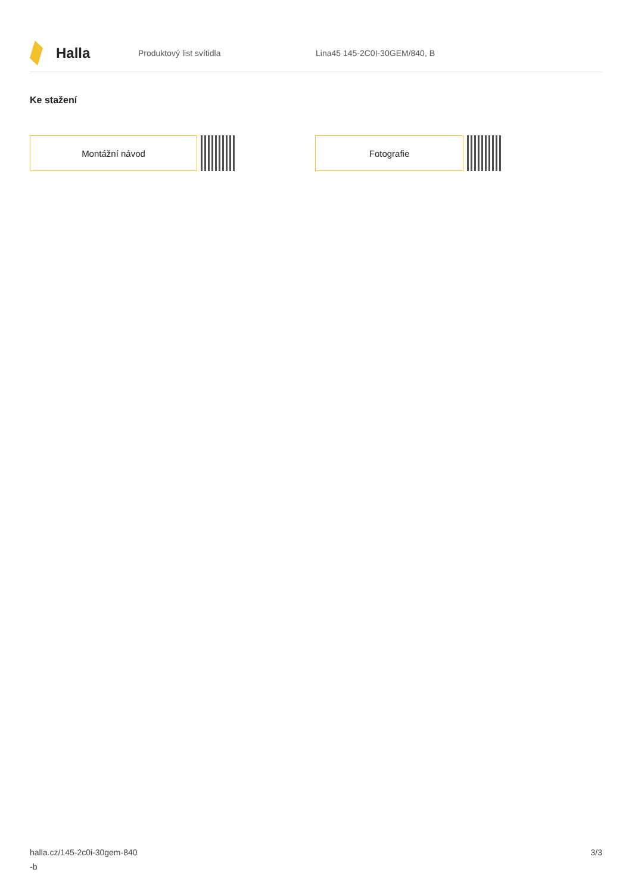Halla
Produktový list svítidla Lina45 145-2C0I-30GEM/840, B
Ke stažení
Montážní návod Fotografie
halla.cz/145-2c0i-30gem-840
-b
3/3